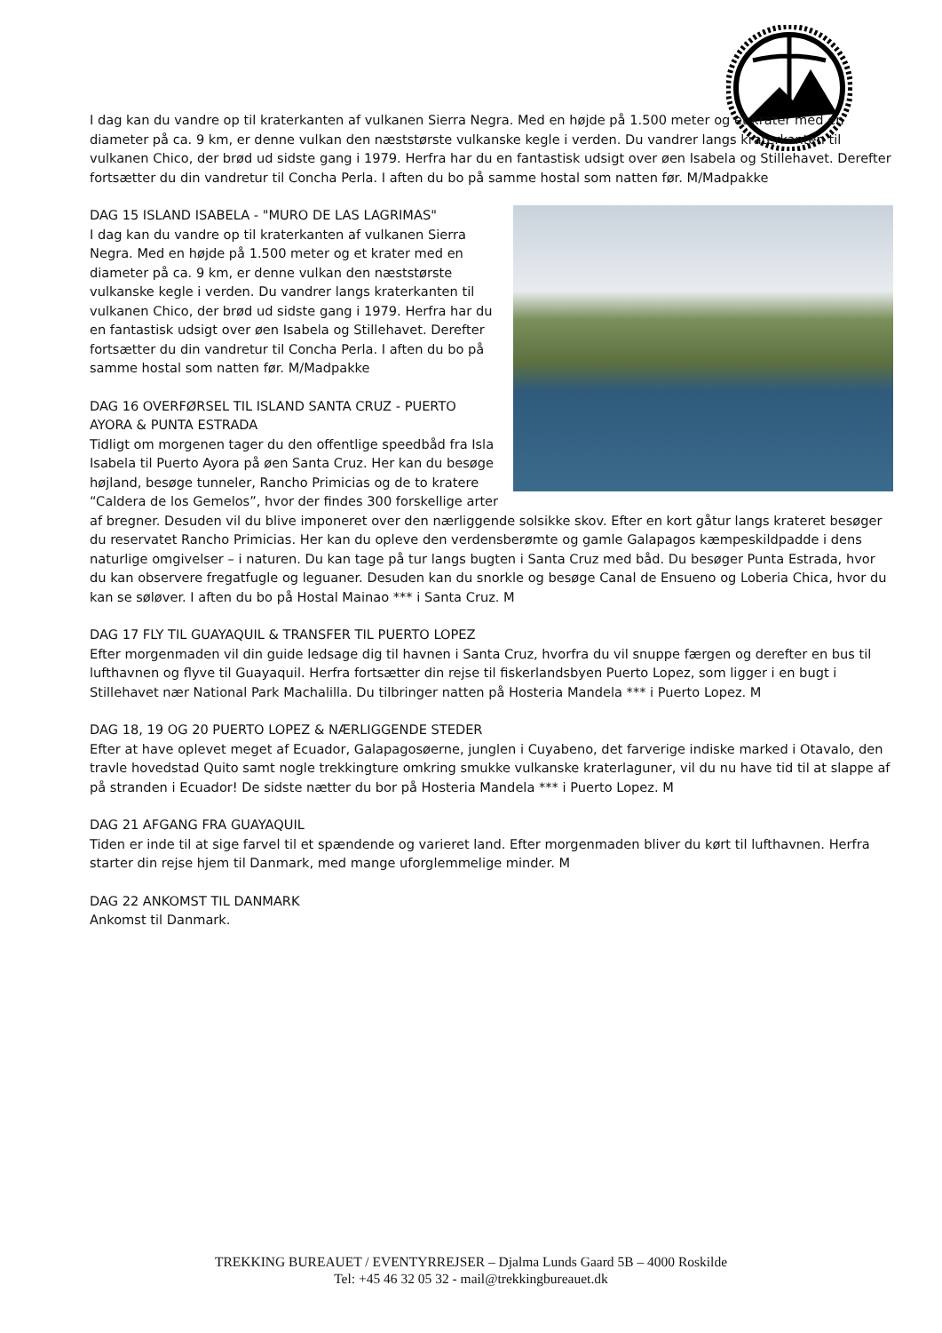I dag kan du vandre op til kraterkanten af vulkanen Sierra Negra. Med en højde på 1.500 meter og et krater med en diameter på ca. 9 km, er denne vulkan den næststørste vulkanske kegle i verden. Du vandrer langs kraterkanten til vulkanen Chico, der brød ud sidste gang i 1979. Herfra har du en fantastisk udsigt over øen Isabela og Stillehavet. Derefter fortsætter du din vandretur til Concha Perla. I aften du bo på samme hostal som natten før. M/Madpakke
DAG 15 ISLAND ISABELA - "MURO DE LAS LAGRIMAS"
I dag kan du vandre op til kraterkanten af vulkanen Sierra Negra. Med en højde på 1.500 meter og et krater med en diameter på ca. 9 km, er denne vulkan den næststørste vulkanske kegle i verden. Du vandrer langs kraterkanten til vulkanen Chico, der brød ud sidste gang i 1979. Herfra har du en fantastisk udsigt over øen Isabela og Stillehavet. Derefter fortsætter du din vandretur til Concha Perla. I aften du bo på samme hostal som natten før. M/Madpakke
DAG 16 OVERFØRSEL TIL ISLAND SANTA CRUZ - PUERTO AYORA & PUNTA ESTRADA
Tidligt om morgenen tager du den offentlige speedbåd fra Isla Isabela til Puerto Ayora på øen Santa Cruz. Her kan du besøge højland, besøge tunneler, Rancho Primicias og de to kratere “Caldera de los Gemelos”, hvor der findes 300 forskellige arter af bregner. Desuden vil du blive imponeret over den nærliggende solsikke skov. Efter en kort gåtur langs krateret besøger du reservatet Rancho Primicias. Her kan du opleve den verdensberømte og gamle Galapagos kæmpeskildpadde i dens naturlige omgivelser – i naturen. Du kan tage på tur langs bugten i Santa Cruz med båd. Du besøger Punta Estrada, hvor du kan observere fregatfugle og leguaner. Desuden kan du snorkle og besøge Canal de Ensueno og Loberia Chica, hvor du kan se søløver. I aften du bo på Hostal Mainao *** i Santa Cruz. M
DAG 17 FLY TIL GUAYAQUIL & TRANSFER TIL PUERTO LOPEZ
Efter morgenmaden vil din guide ledsage dig til havnen i Santa Cruz, hvorfra du vil snuppe færgen og derefter en bus til lufthavnen og flyve til Guayaquil. Herfra fortsætter din rejse til fiskerlandsbyen Puerto Lopez, som ligger i en bugt i Stillehavet nær National Park Machalilla. Du tilbringer natten på Hosteria Mandela *** i Puerto Lopez. M
DAG 18, 19 OG 20 PUERTO LOPEZ & NÆRLIGGENDE STEDER
Efter at have oplevet meget af Ecuador, Galapagosøerne, junglen i Cuyabeno, det farverige indiske marked i Otavalo, den travle hovedstad Quito samt nogle trekkingture omkring smukke vulkanske kraterlaguner, vil du nu have tid til at slappe af på stranden i Ecuador! De sidste nætter du bor på Hosteria Mandela *** i Puerto Lopez. M
DAG 21 AFGANG FRA GUAYAQUIL
Tiden er inde til at sige farvel til et spændende og varieret land. Efter morgenmaden bliver du kørt til lufthavnen. Herfra starter din rejse hjem til Danmark, med mange uforglemmelige minder. M
DAG 22 ANKOMST TIL DANMARK
Ankomst til Danmark.
TREKKING BUREAUET / EVENTYRREJSER – Djalma Lunds Gaard 5B – 4000 Roskilde
Tel: +45 46 32 05 32 - mail@trekkingbureauet.dk